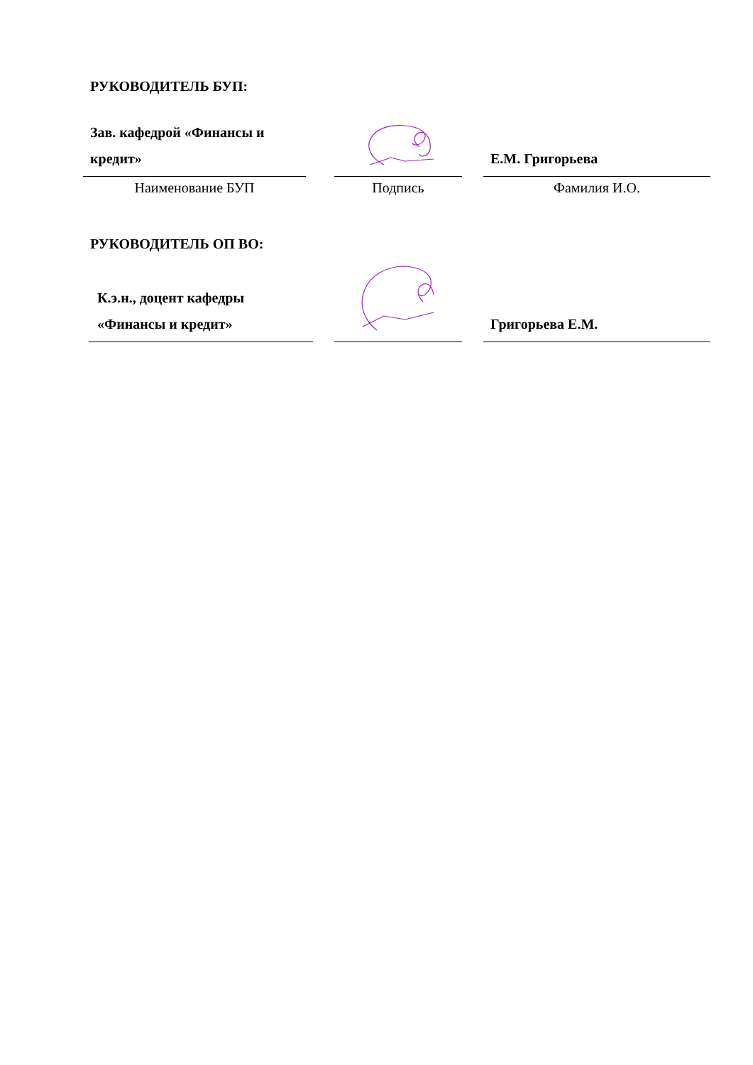РУКОВОДИТЕЛЬ БУП:
| Зав. кафедрой «Финансы и кредит» | | | | Е.М. Григорьева |
| Наименование БУП | | Подпись | | Фамилия И.О. |
РУКОВОДИТЕЛЬ ОП ВО:
| К.э.н., доцент кафедры «Финансы и кредит» | | | | Григорьева Е.М. |